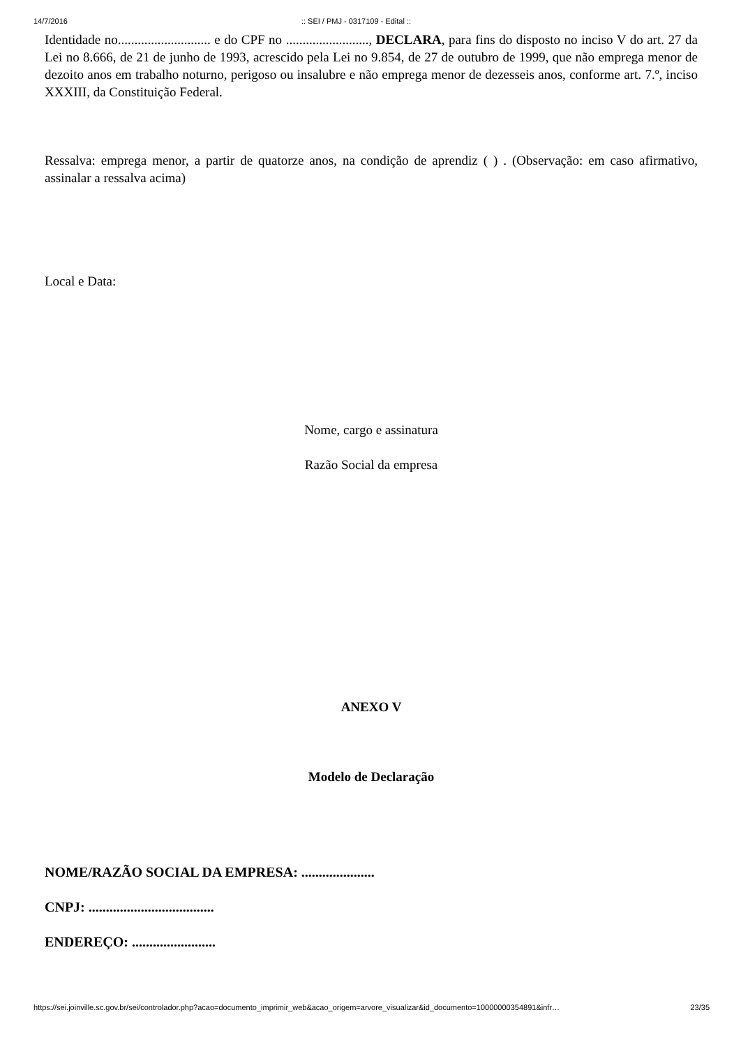14/7/2016:: SEI / PMJ - 0317109 - Edital ::
Identidade no............................ e do CPF no ........................., DECLARA, para fins do disposto no inciso V do art. 27 da Lei no 8.666, de 21 de junho de 1993, acrescido pela Lei no 9.854, de 27 de outubro de 1999, que não emprega menor de dezoito anos em trabalho noturno, perigoso ou insalubre e não emprega menor de dezesseis anos, conforme art. 7.º, inciso XXXIII, da Constituição Federal.
Ressalva: emprega menor, a partir de quatorze anos, na condição de aprendiz ( ) . (Observação: em caso afirmativo, assinalar a ressalva acima)
Local e Data:
Nome, cargo e assinatura
Razão Social da empresa
ANEXO V
Modelo de Declaração
NOME/RAZÃO SOCIAL DA EMPRESA: .....................
CNPJ: ....................................
ENDEREÇO: ........................
https://sei.joinville.sc.gov.br/sei/controlador.php?acao=documento_imprimir_web&acao_origem=arvore_visualizar&id_documento=10000000354891&infr… 23/35